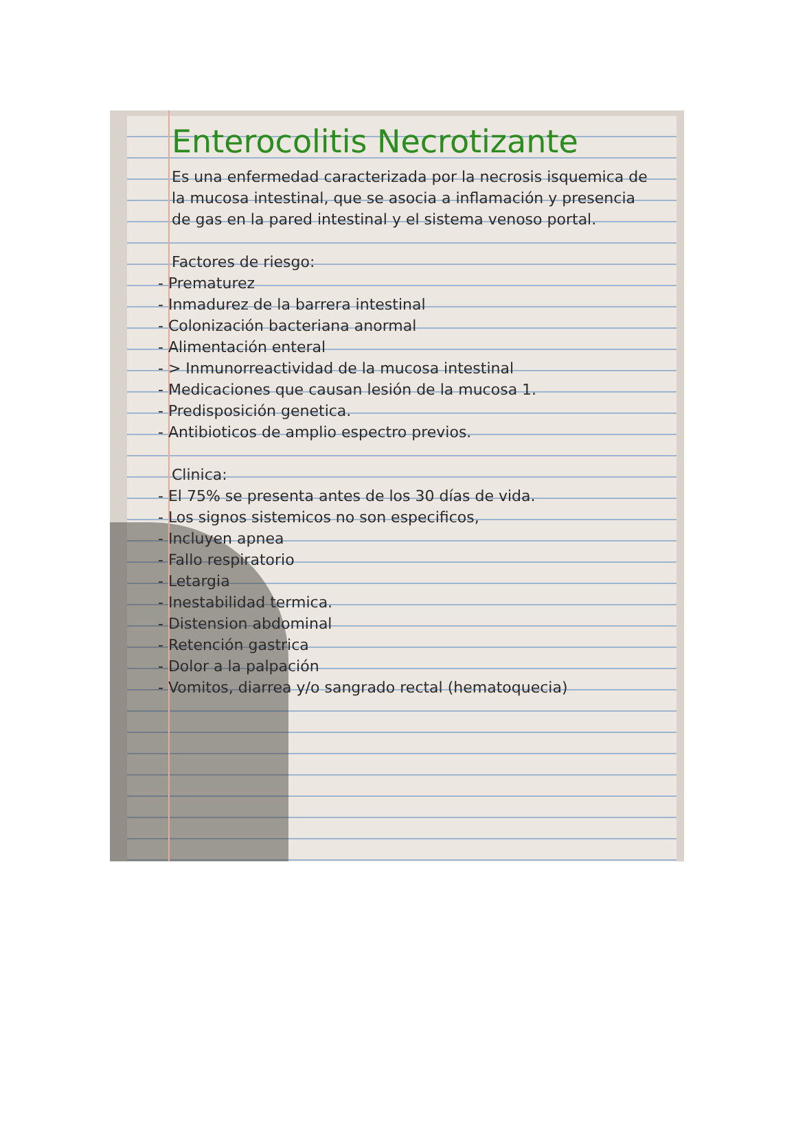Enterocolitis Necrotizante
Es una enfermedad caracterizada por la necrosis isquemica de la mucosa intestinal, que se asocia a inflamación y presencia de gas en la pared intestinal y el sistema venoso portal.
Factores de riesgo:
- Prematurez
- Inmadurez de la barrera intestinal
- Colonización bacteriana anormal
- Alimentación enteral
- > Inmunorreactividad de la mucosa intestinal
- Medicaciones que causan lesión de la mucosa 1.
- Predisposición genetica.
- Antibioticos de amplio espectro previos.
Clinica:
- El 75% se presenta antes de los 30 días de vida.
- Los signos sistemicos no son especificos,
- Incluyen apnea
- Fallo respiratorio
- Letargia
- Inestabilidad termica.
- Distension abdominal
- Retención gastrica
- Dolor a la palpación
- Vomitos, diarrea y/o sangrado rectal (hematoquecia)